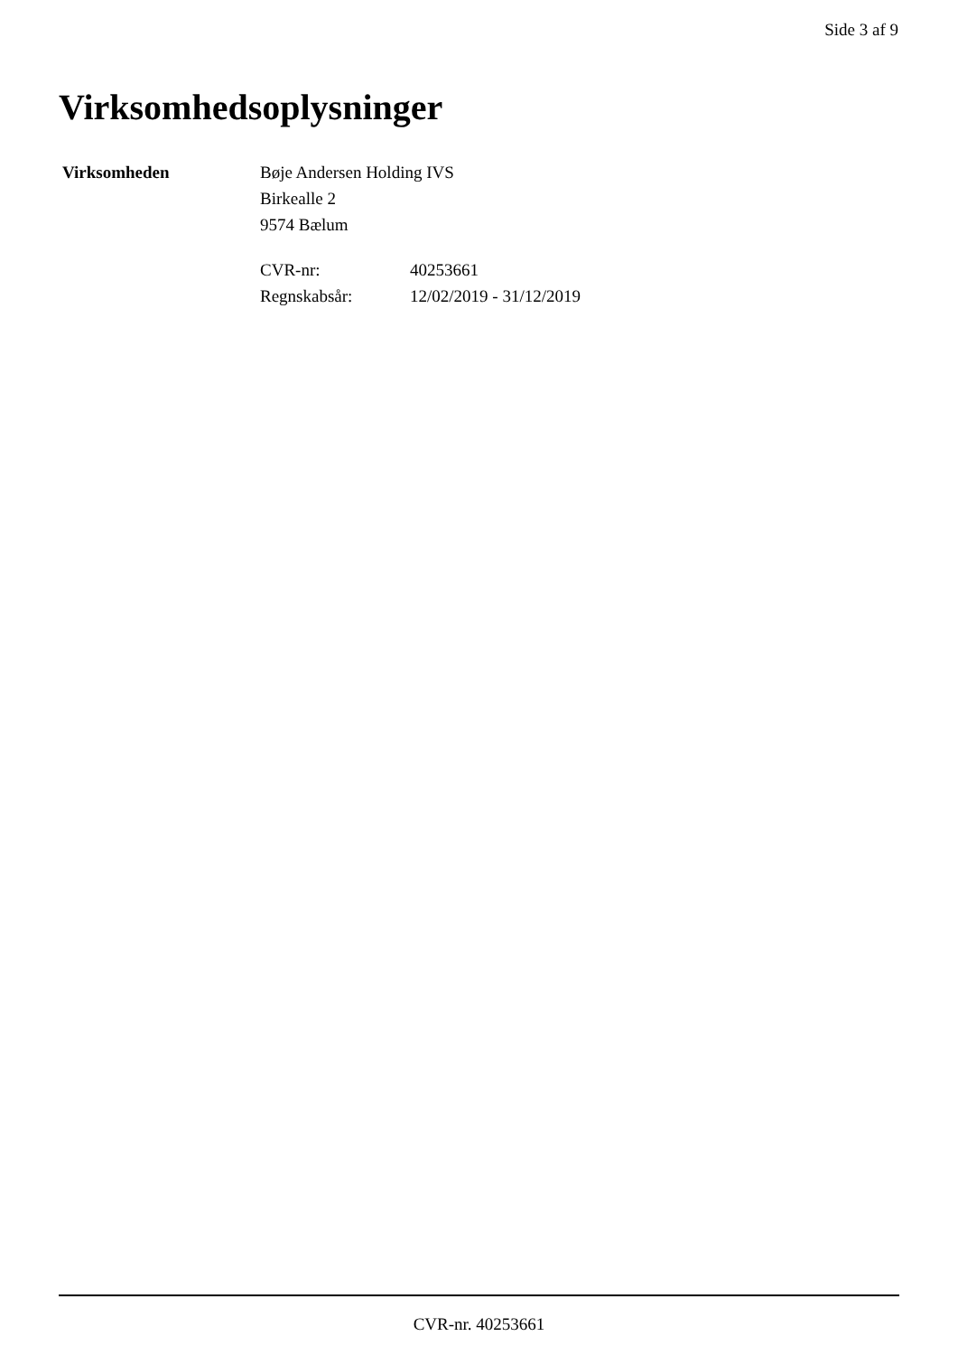Side 3 af 9
Virksomhedsoplysninger
Virksomheden Bøje Andersen Holding IVS
Birkealle 2
9574 Bælum
CVR-nr: 40253661
Regnskabsår: 12/02/2019 - 31/12/2019
CVR-nr. 40253661